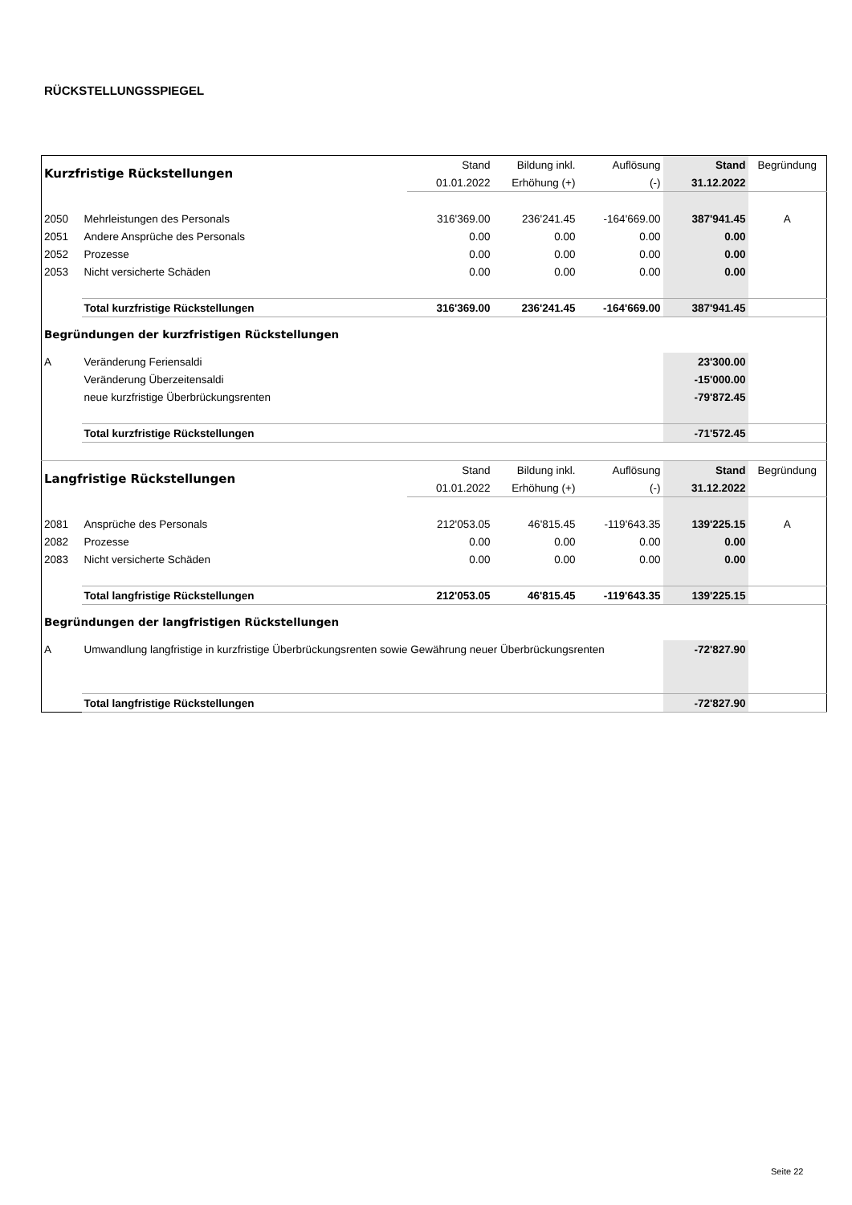RÜCKSTELLUNGSSPIEGEL
| Kurzfristige Rückstellungen | | Stand | Bildung inkl. | Auflösung | Stand | Begründung |
| --- | --- | --- | --- | --- | --- | --- |
| | | 01.01.2022 | Erhöhung (+) | (-) | 31.12.2022 | |
| 2050 | Mehrleistungen des Personals | 316'369.00 | 236'241.45 | -164'669.00 | 387'941.45 | A |
| 2051 | Andere Ansprüche des Personals | 0.00 | 0.00 | 0.00 | 0.00 | |
| 2052 | Prozesse | 0.00 | 0.00 | 0.00 | 0.00 | |
| 2053 | Nicht versicherte Schäden | 0.00 | 0.00 | 0.00 | 0.00 | |
| | Total kurzfristige Rückstellungen | 316'369.00 | 236'241.45 | -164'669.00 | 387'941.45 | |
| Begründungen der kurzfristigen Rückstellungen | | | | | | |
| A | Veränderung Feriensaldi | | | | 23'300.00 | |
| | Veränderung Überzeitensaldi | | | | -15'000.00 | |
| | neue kurzfristige Überbrückungsrenten | | | | -79'872.45 | |
| | Total kurzfristige Rückstellungen | | | | -71'572.45 | |
| Langfristige Rückstellungen | | Stand | Bildung inkl. | Auflösung | Stand | Begründung |
| | | 01.01.2022 | Erhöhung (+) | (-) | 31.12.2022 | |
| 2081 | Ansprüche des Personals | 212'053.05 | 46'815.45 | -119'643.35 | 139'225.15 | A |
| 2082 | Prozesse | 0.00 | 0.00 | 0.00 | 0.00 | |
| 2083 | Nicht versicherte Schäden | 0.00 | 0.00 | 0.00 | 0.00 | |
| | Total langfristige Rückstellungen | 212'053.05 | 46'815.45 | -119'643.35 | 139'225.15 | |
| Begründungen der langfristigen Rückstellungen | | | | | | |
| A | Umwandlung langfristige in kurzfristige Überbrückungsrenten sowie Gewährung neuer Überbrückungsrenten | | | | -72'827.90 | |
| | Total langfristige Rückstellungen | | | | -72'827.90 | |
Seite 22